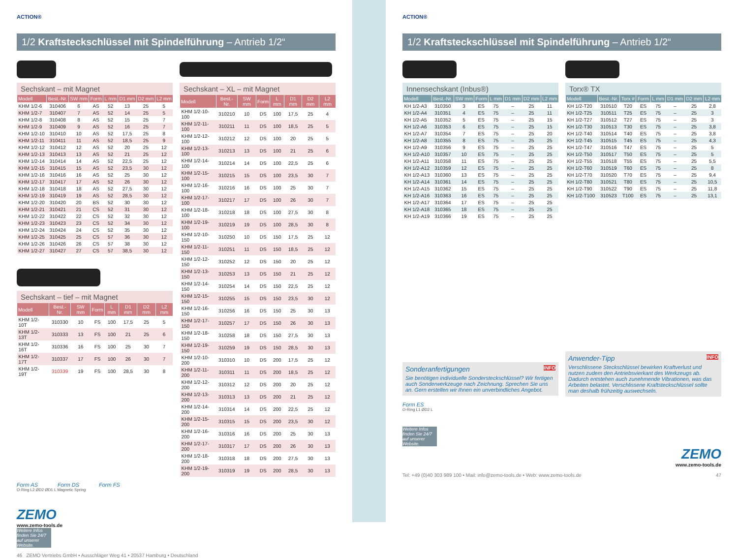ACTION®
1/2 Kraftsteckschlüssel mit Spindelführung – Antrieb 1/2“
Sechskant – mit Magnet
| Modell | Best.-Nr. | SW mm | Form | L mm | D1 mm | D2 mm | L2 mm |
| --- | --- | --- | --- | --- | --- | --- | --- |
| KHM 1/2-6 | 310406 | 6 | AS | 52 | 13 | 25 | 5 |
| KHM 1/2-7 | 310407 | 7 | AS | 52 | 14 | 25 | 5 |
| KHM 1/2-8 | 310408 | 8 | AS | 52 | 15 | 25 | 7 |
| KHM 1/2-9 | 310409 | 9 | AS | 52 | 16 | 25 | 7 |
| KHM 1/2-10 | 310410 | 10 | AS | 52 | 17,5 | 25 | 8 |
| KHM 1/2-11 | 310411 | 11 | AS | 52 | 18,5 | 25 | 9 |
| KHM 1/2-12 | 310412 | 12 | AS | 52 | 20 | 25 | 12 |
| KHM 1/2-13 | 310413 | 13 | AS | 52 | 21 | 25 | 12 |
| KHM 1/2-14 | 310414 | 14 | AS | 52 | 22,5 | 25 | 12 |
| KHM 1/2-15 | 310415 | 15 | AS | 52 | 23,5 | 30 | 12 |
| KHM 1/2-16 | 310416 | 16 | AS | 52 | 25 | 30 | 12 |
| KHM 1/2-17 | 310417 | 17 | AS | 52 | 26 | 30 | 12 |
| KHM 1/2-18 | 310418 | 18 | AS | 52 | 27,5 | 30 | 12 |
| KHM 1/2-19 | 310419 | 19 | AS | 52 | 28,5 | 30 | 12 |
| KHM 1/2-20 | 310420 | 20 | BS | 52 | 30 | 30 | 12 |
| KHM 1/2-21 | 310421 | 21 | CS | 52 | 31 | 30 | 12 |
| KHM 1/2-22 | 310422 | 22 | CS | 52 | 32 | 30 | 12 |
| KHM 1/2-23 | 310423 | 23 | CS | 52 | 34 | 30 | 12 |
| KHM 1/2-24 | 310424 | 24 | CS | 52 | 35 | 30 | 12 |
| KHM 1/2-25 | 310425 | 25 | CS | 57 | 36 | 30 | 12 |
| KHM 1/2-26 | 310426 | 26 | CS | 57 | 38 | 30 | 12 |
| KHM 1/2-27 | 310427 | 27 | CS | 57 | 38,5 | 30 | 12 |
Sechskant – tief – mit Magnet
| Modell | Best.-Nr. | SW mm | Form | L mm | D1 mm | D2 mm | L2 mm |
| --- | --- | --- | --- | --- | --- | --- | --- |
| KHM 1/2-10T | 310330 | 10 | FS | 100 | 17,5 | 25 | 5 |
| KHM 1/2-13T | 310333 | 13 | FS | 100 | 21 | 25 | 6 |
| KHM 1/2-16T | 310336 | 16 | FS | 100 | 25 | 30 | 7 |
| KHM 1/2-17T | 310337 | 17 | FS | 100 | 26 | 30 | 7 |
| KHM 1/2-19T | 310339 | 19 | FS | 100 | 28,5 | 30 | 8 |
Sechskant – XL – mit Magnet
| Modell | Best.-Nr. | SW mm | Form | L mm | D1 mm | D2 mm | L2 mm |
| --- | --- | --- | --- | --- | --- | --- | --- |
| KHM 1/2-10-100 | 310210 | 10 | DS | 100 | 17,5 | 25 | 4 |
| KHM 1/2-11-100 | 310211 | 11 | DS | 100 | 18,5 | 25 | 5 |
| KHM 1/2-12-100 | 310212 | 12 | DS | 100 | 20 | 25 | 5 |
| KHM 1/2-13-100 | 310213 | 13 | DS | 100 | 21 | 25 | 6 |
| KHM 1/2-14-100 | 310214 | 14 | DS | 100 | 22,5 | 25 | 6 |
| KHM 1/2-15-100 | 310215 | 15 | DS | 100 | 23,5 | 30 | 7 |
| KHM 1/2-16-100 | 310216 | 16 | DS | 100 | 25 | 30 | 7 |
| KHM 1/2-17-100 | 310217 | 17 | DS | 100 | 26 | 30 | 7 |
| KHM 1/2-18-100 | 310218 | 18 | DS | 100 | 27,5 | 30 | 8 |
| KHM 1/2-19-100 | 310219 | 19 | DS | 100 | 28,5 | 30 | 8 |
| KHM 1/2-10-150 | 310250 | 10 | DS | 150 | 17,5 | 25 | 12 |
| KHM 1/2-11-150 | 310251 | 11 | DS | 150 | 18,5 | 25 | 12 |
| KHM 1/2-12-150 | 310252 | 12 | DS | 150 | 20 | 25 | 12 |
| KHM 1/2-13-150 | 310253 | 13 | DS | 150 | 21 | 25 | 12 |
| KHM 1/2-14-150 | 310254 | 14 | DS | 150 | 22,5 | 25 | 12 |
| KHM 1/2-15-150 | 310255 | 15 | DS | 150 | 23,5 | 30 | 12 |
| KHM 1/2-16-150 | 310256 | 16 | DS | 150 | 25 | 30 | 13 |
| KHM 1/2-17-150 | 310257 | 17 | DS | 150 | 26 | 30 | 13 |
| KHM 1/2-18-150 | 310258 | 18 | DS | 150 | 27,5 | 30 | 13 |
| KHM 1/2-19-150 | 310259 | 19 | DS | 150 | 28,5 | 30 | 13 |
| KHM 1/2-10-200 | 310310 | 10 | DS | 200 | 17,5 | 25 | 12 |
| KHM 1/2-11-200 | 310311 | 11 | DS | 200 | 18,5 | 25 | 12 |
| KHM 1/2-12-200 | 310312 | 12 | DS | 200 | 20 | 25 | 12 |
| KHM 1/2-13-200 | 310313 | 13 | DS | 200 | 21 | 25 | 12 |
| KHM 1/2-14-200 | 310314 | 14 | DS | 200 | 22,5 | 25 | 12 |
| KHM 1/2-15-200 | 310315 | 15 | DS | 200 | 23,5 | 30 | 12 |
| KHM 1/2-16-200 | 310316 | 16 | DS | 200 | 25 | 30 | 13 |
| KHM 1/2-17-200 | 310317 | 17 | DS | 200 | 26 | 30 | 13 |
| KHM 1/2-18-200 | 310318 | 18 | DS | 200 | 27,5 | 30 | 13 |
| KHM 1/2-19-200 | 310319 | 19 | DS | 200 | 28,5 | 30 | 13 |
Form AS Form DS Form FS
O-Ring L2 ØD2 ØD1 L Magnetic Spring
ZEMO
www.zemo-tools.de
Weitere Infos finden Sie 24/7 auf unserer Website.
46 ZEMO Vertriebs GmbH • Ausschläger Weg 41 • 20537 Hamburg • Deutschland
ACTION®
1/2 Kraftsteckschlüssel mit Spindelführung – Antrieb 1/2“
Innensechskant (Inbus®)
| Modell | Best.-Nr. | SW mm | Form | L mm | D1 mm | D2 mm | L2 mm |
| --- | --- | --- | --- | --- | --- | --- | --- |
| KH 1/2-A3 | 310350 | 3 | ES | 75 | – | 25 | 11 |
| KH 1/2-A4 | 310351 | 4 | ES | 75 | – | 25 | 11 |
| KH 1/2-A5 | 310352 | 5 | ES | 75 | – | 25 | 15 |
| KH 1/2-A6 | 310353 | 6 | ES | 75 | – | 25 | 15 |
| KH 1/2-A7 | 310354 | 7 | ES | 75 | – | 25 | 20 |
| KH 1/2-A8 | 310355 | 8 | ES | 75 | – | 25 | 25 |
| KH 1/2-A9 | 310356 | 9 | ES | 75 | – | 25 | 25 |
| KH 1/2-A10 | 310357 | 10 | ES | 75 | – | 25 | 25 |
| KH 1/2-A11 | 310358 | 11 | ES | 75 | – | 25 | 25 |
| KH 1/2-A12 | 310359 | 12 | ES | 75 | – | 25 | 25 |
| KH 1/2-A13 | 310360 | 13 | ES | 75 | – | 25 | 25 |
| KH 1/2-A14 | 310361 | 14 | ES | 75 | – | 25 | 25 |
| KH 1/2-A15 | 310362 | 15 | ES | 75 | – | 25 | 25 |
| KH 1/2-A16 | 310363 | 16 | ES | 75 | – | 25 | 25 |
| KH 1/2-A17 | 310364 | 17 | ES | 75 | – | 25 | 25 |
| KH 1/2-A18 | 310365 | 18 | ES | 75 | – | 25 | 25 |
| KH 1/2-A19 | 310366 | 19 | ES | 75 | – | 25 | 25 |
Sonderanfertigungen INFO
Sie benötigen individuelle Sondersteckschlüssel? Wir fertigen auch Sonderwerkzeuge nach Zeichnung. Sprechen Sie uns an. Gern erstellen wir Ihnen ein unverbindliches Angebot.
Torx® TX
| Modell | Best.-Nr. | Torx # | Form | L mm | D1 mm | D2 mm | L2 mm |
| --- | --- | --- | --- | --- | --- | --- | --- |
| KH 1/2-T20 | 310510 | T20 | ES | 75 | – | 25 | 2,8 |
| KH 1/2-T25 | 310511 | T25 | ES | 75 | – | 25 | 3 |
| KH 1/2-T27 | 310512 | T27 | ES | 75 | – | 25 | 3 |
| KH 1/2-T30 | 310513 | T30 | ES | 75 | – | 25 | 3,8 |
| KH 1/2-T40 | 310514 | T40 | ES | 75 | – | 25 | 3,8 |
| KH 1/2-T45 | 310515 | T45 | ES | 75 | – | 25 | 4,3 |
| KH 1/2-T47 | 310516 | T47 | ES | 75 | – | 25 | 5 |
| KH 1/2-T50 | 310517 | T50 | ES | 75 | – | 25 | 5 |
| KH 1/2-T55 | 310518 | T55 | ES | 75 | – | 25 | 5,5 |
| KH 1/2-T60 | 310519 | T60 | ES | 75 | – | 25 | 8 |
| KH 1/2-T70 | 310520 | T70 | ES | 75 | – | 25 | 9,4 |
| KH 1/2-T80 | 310521 | T80 | ES | 75 | – | 25 | 10,5 |
| KH 1/2-T90 | 310522 | T90 | ES | 75 | – | 25 | 11,8 |
| KH 1/2-T100 | 310523 | T100 | ES | 75 | – | 25 | 13,1 |
Anwender-Tipp INFO
Verschlissene Steckschlüssel bewirken Kraftverlust und nutzen zudem den Antriebsvierkant des Werkzeugs ab. Dadurch entstehen auch zunehmende Vibrationen, was das Arbeiten belastet. Verschlissene Kraftsteckschlüssel sollte man deshalb frühzeitig auswechseln.
Form ES
O-Ring L1 ØD2 L
Weitere Infos finden Sie 24/7 auf unserer Website.
ZEMO
www.zemo-tools.de
Tel: +49 (0)40 303 989 100 • Mail: info@zemo-tools.de • Web: www.zemo-tools.de 47